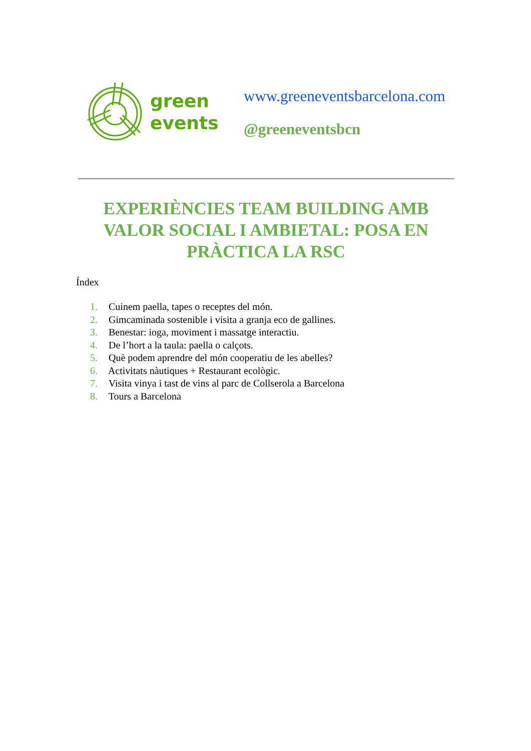green
events
www.greeneventsbarcelona.com
@greeneventsbcn
EXPERIÈNCIES TEAM BUILDING AMB VALOR SOCIAL I AMBIETAL: POSA EN PRÀCTICA LA RSC
Índex
1. Cuinem paella, tapes o receptes del món.
2. Gimcaminada sostenible i visita a granja eco de gallines.
3. Benestar: ioga, moviment i massatge interactiu.
4. De l’hort a la taula: paella o calçots.
5. Què podem aprendre del món cooperatiu de les abelles?
6. Activitats nàutiques + Restaurant ecològic.
7. Visita vinya i tast de vins al parc de Collserola a Barcelona
8. Tours a Barcelona